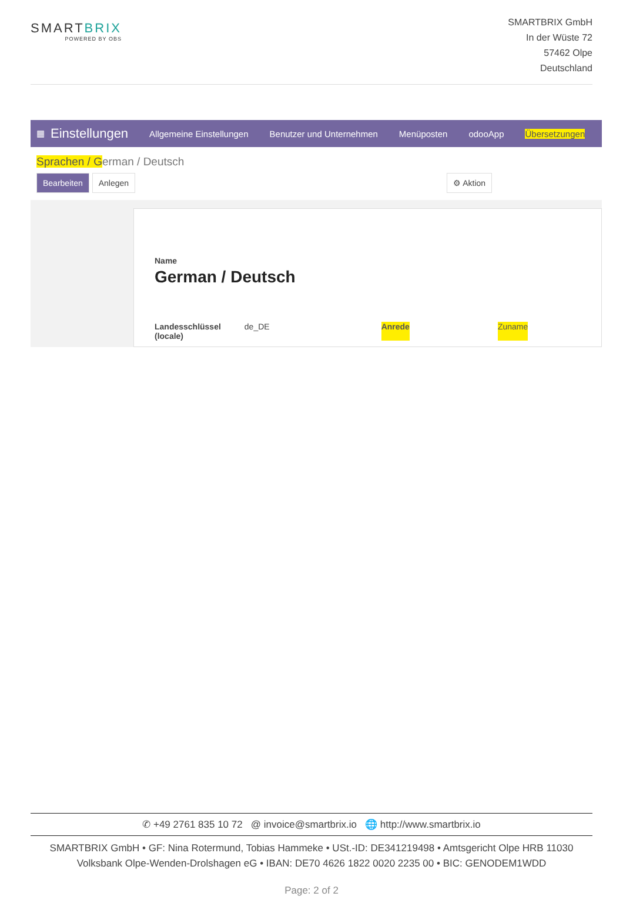SMARTBRIX
POWERED BY OBS
SMARTBRIX GmbH
In der Wüste 72
57462 Olpe
Deutschland
▦ Einstellungen Allgemeine Einstellungen Benutzer und Unternehmen Menüposten odooApp Übersetzungen
Sprachen / German / Deutsch
Bearbeiten Anlegen ⚙ Aktion
Name
German / Deutsch
Landesschlüssel
(locale) de_DE Anrede Zuname
✆ +49 2761 835 10 72 @ invoice@smartbrix.io 🌐 http://www.smartbrix.io
SMARTBRIX GmbH • GF: Nina Rotermund, Tobias Hammeke • USt.-ID: DE341219498 • Amtsgericht Olpe HRB 11030
Volksbank Olpe-Wenden-Drolshagen eG • IBAN: DE70 4626 1822 0020 2235 00 • BIC: GENODEM1WDD
Page: 2 of 2